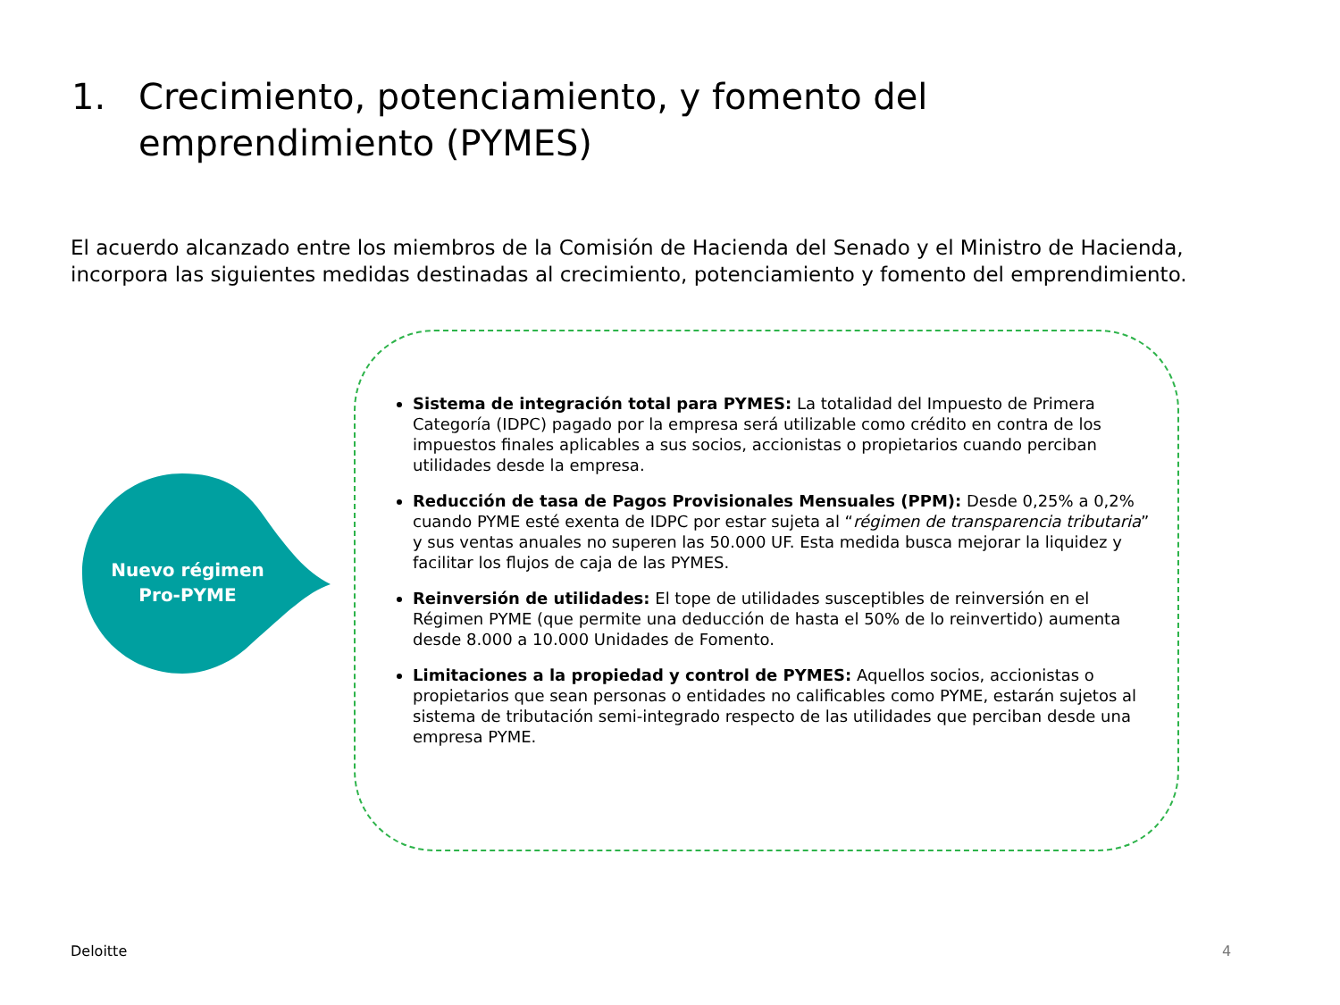1. Crecimiento, potenciamiento, y fomento del emprendimiento (PYMES)
El acuerdo alcanzado entre los miembros de la Comisión de Hacienda del Senado y el Ministro de Hacienda, incorpora las siguientes medidas destinadas al crecimiento, potenciamiento y fomento del emprendimiento.
Nuevo régimen Pro-PYME
Sistema de integración total para PYMES: La totalidad del Impuesto de Primera Categoría (IDPC) pagado por la empresa será utilizable como crédito en contra de los impuestos finales aplicables a sus socios, accionistas o propietarios cuando perciban utilidades desde la empresa.
Reducción de tasa de Pagos Provisionales Mensuales (PPM): Desde 0,25% a 0,2% cuando PYME esté exenta de IDPC por estar sujeta al “régimen de transparencia tributaria” y sus ventas anuales no superen las 50.000 UF. Esta medida busca mejorar la liquidez y facilitar los flujos de caja de las PYMES.
Reinversión de utilidades: El tope de utilidades susceptibles de reinversión en el Régimen PYME (que permite una deducción de hasta el 50% de lo reinvertido) aumenta desde 8.000 a 10.000 Unidades de Fomento.
Limitaciones a la propiedad y control de PYMES: Aquellos socios, accionistas o propietarios que sean personas o entidades no calificables como PYME, estarán sujetos al sistema de tributación semi-integrado respecto de las utilidades que perciban desde una empresa PYME.
Deloitte 4